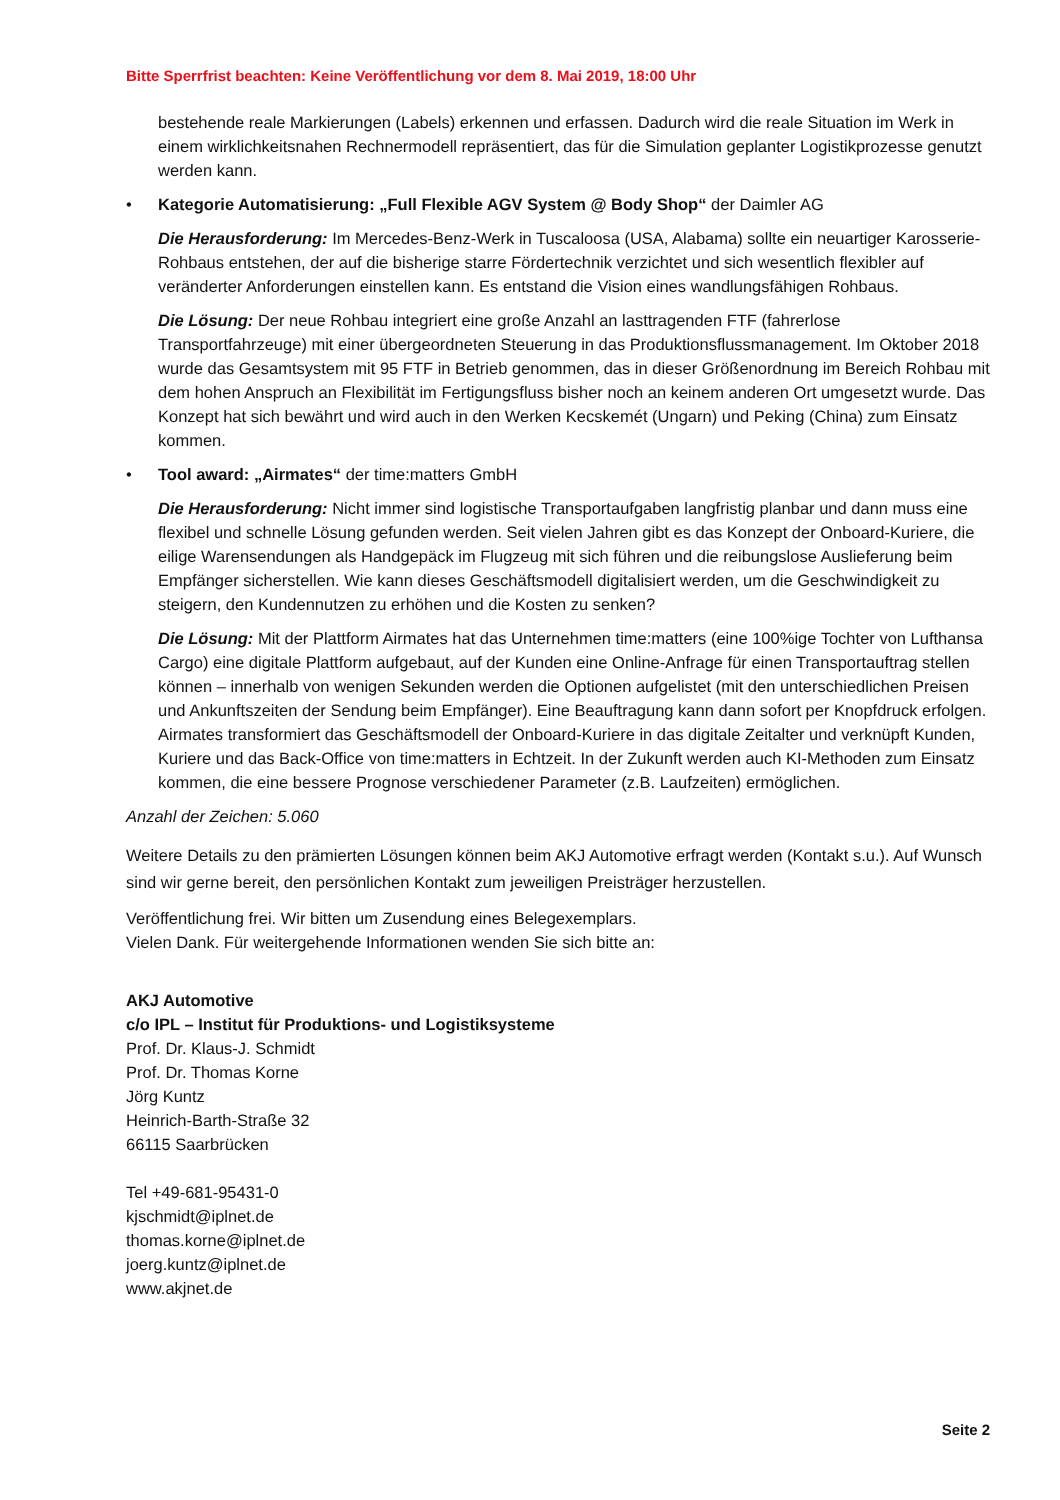Bitte Sperrfrist beachten: Keine Veröffentlichung vor dem 8. Mai 2019, 18:00 Uhr
bestehende reale Markierungen (Labels) erkennen und erfassen. Dadurch wird die reale Situation im Werk in einem wirklichkeitsnahen Rechnermodell repräsentiert, das für die Simulation geplanter Logistikprozesse genutzt werden kann.
• Kategorie Automatisierung: „Full Flexible AGV System @ Body Shop“ der Daimler AG
Die Herausforderung: Im Mercedes-Benz-Werk in Tuscaloosa (USA, Alabama) sollte ein neuartiger Karosserie-Rohbaus entstehen, der auf die bisherige starre Fördertechnik verzichtet und sich wesentlich flexibler auf veränderter Anforderungen einstellen kann. Es entstand die Vision eines wandlungsfähigen Rohbaus.
Die Lösung: Der neue Rohbau integriert eine große Anzahl an lasttragenden FTF (fahrerlose Transportfahrzeuge) mit einer übergeordneten Steuerung in das Produktionsflussmanagement. Im Oktober 2018 wurde das Gesamtsystem mit 95 FTF in Betrieb genommen, das in dieser Größenordnung im Bereich Rohbau mit dem hohen Anspruch an Flexibilität im Fertigungsfluss bisher noch an keinem anderen Ort umgesetzt wurde. Das Konzept hat sich bewährt und wird auch in den Werken Kecskemét (Ungarn) und Peking (China) zum Einsatz kommen.
• Tool award: „Airmates“ der time:matters GmbH
Die Herausforderung: Nicht immer sind logistische Transportaufgaben langfristig planbar und dann muss eine flexibel und schnelle Lösung gefunden werden. Seit vielen Jahren gibt es das Konzept der Onboard-Kuriere, die eilige Warensendungen als Handgepäck im Flugzeug mit sich führen und die reibungslose Auslieferung beim Empfänger sicherstellen. Wie kann dieses Geschäftsmodell digitalisiert werden, um die Geschwindigkeit zu steigern, den Kundennutzen zu erhöhen und die Kosten zu senken?
Die Lösung: Mit der Plattform Airmates hat das Unternehmen time:matters (eine 100%ige Tochter von Lufthansa Cargo) eine digitale Plattform aufgebaut, auf der Kunden eine Online-Anfrage für einen Transportauftrag stellen können – innerhalb von wenigen Sekunden werden die Optionen aufgelistet (mit den unterschiedlichen Preisen und Ankunftszeiten der Sendung beim Empfänger). Eine Beauftragung kann dann sofort per Knopfdruck erfolgen. Airmates transformiert das Geschäftsmodell der Onboard-Kuriere in das digitale Zeitalter und verknüpft Kunden, Kuriere und das Back-Office von time:matters in Echtzeit. In der Zukunft werden auch KI-Methoden zum Einsatz kommen, die eine bessere Prognose verschiedener Parameter (z.B. Laufzeiten) ermöglichen.
Anzahl der Zeichen: 5.060
Weitere Details zu den prämierten Lösungen können beim AKJ Automotive erfragt werden (Kontakt s.u.). Auf Wunsch sind wir gerne bereit, den persönlichen Kontakt zum jeweiligen Preisträger herzustellen.
Veröffentlichung frei. Wir bitten um Zusendung eines Belegexemplars.
Vielen Dank. Für weitergehende Informationen wenden Sie sich bitte an:
AKJ Automotive
c/o IPL – Institut für Produktions- und Logistiksysteme
Prof. Dr. Klaus-J. Schmidt
Prof. Dr. Thomas Korne
Jörg Kuntz
Heinrich-Barth-Straße 32
66115 Saarbrücken
Tel +49-681-95431-0
kjschmidt@iplnet.de
thomas.korne@iplnet.de
joerg.kuntz@iplnet.de
www.akjnet.de
Seite 2